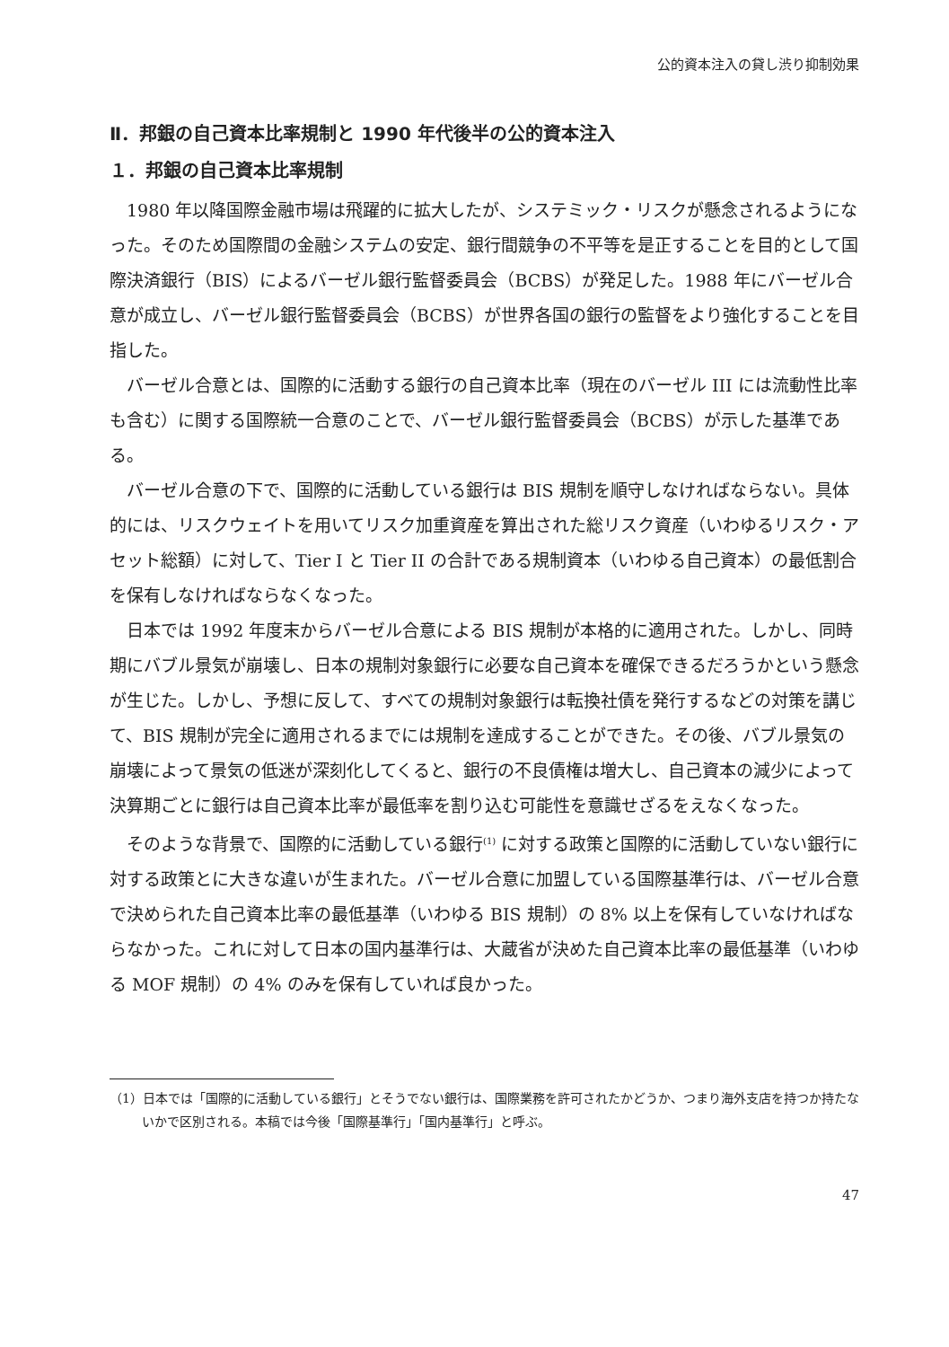公的資本注入の貸し渋り抑制効果
Ⅱ．邦銀の自己資本比率規制と 1990 年代後半の公的資本注入
１．邦銀の自己資本比率規制
1980 年以降国際金融市場は飛躍的に拡大したが、システミック・リスクが懸念されるようになった。そのため国際間の金融システムの安定、銀行間競争の不平等を是正することを目的として国際決済銀行（BIS）によるバーゼル銀行監督委員会（BCBS）が発足した。1988 年にバーゼル合意が成立し、バーゼル銀行監督委員会（BCBS）が世界各国の銀行の監督をより強化することを目指した。
バーゼル合意とは、国際的に活動する銀行の自己資本比率（現在のバーゼル III には流動性比率も含む）に関する国際統一合意のことで、バーゼル銀行監督委員会（BCBS）が示した基準である。
バーゼル合意の下で、国際的に活動している銀行は BIS 規制を順守しなければならない。具体的には、リスクウェイトを用いてリスク加重資産を算出された総リスク資産（いわゆるリスク・アセット総額）に対して、Tier I と Tier II の合計である規制資本（いわゆる自己資本）の最低割合を保有しなければならなくなった。
日本では 1992 年度末からバーゼル合意による BIS 規制が本格的に適用された。しかし、同時期にバブル景気が崩壊し、日本の規制対象銀行に必要な自己資本を確保できるだろうかという懸念が生じた。しかし、予想に反して、すべての規制対象銀行は転換社債を発行するなどの対策を講じて、BIS 規制が完全に適用されるまでには規制を達成することができた。その後、バブル景気の崩壊によって景気の低迷が深刻化してくると、銀行の不良債権は増大し、自己資本の減少によって決算期ごとに銀行は自己資本比率が最低率を割り込む可能性を意識せざるをえなくなった。
そのような背景で、国際的に活動している銀行<sup>(1)</sup> に対する政策と国際的に活動していない銀行に対する政策とに大きな違いが生まれた。バーゼル合意に加盟している国際基準行は、バーゼル合意で決められた自己資本比率の最低基準（いわゆる BIS 規制）の 8% 以上を保有していなければならなかった。これに対して日本の国内基準行は、大蔵省が決めた自己資本比率の最低基準（いわゆる MOF 規制）の 4% のみを保有していれば良かった。
（1）日本では「国際的に活動している銀行」とそうでない銀行は、国際業務を許可されたかどうか、つまり海外支店を持つか持たないかで区別される。本稿では今後「国際基準行」「国内基準行」と呼ぶ。
47